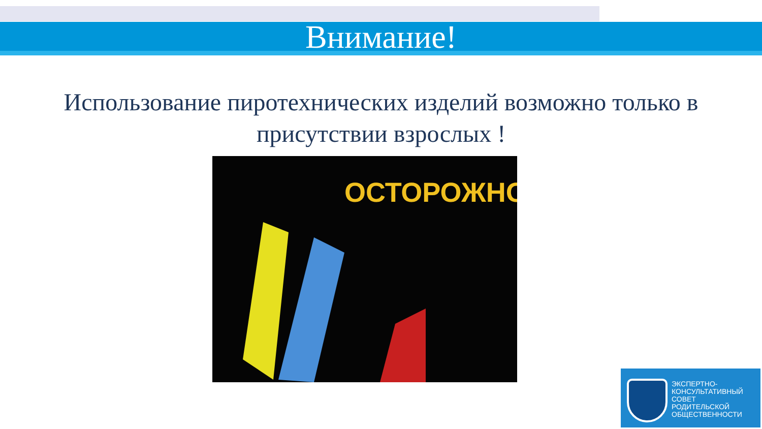Внимание!
Использование пиротехнических изделий возможно только в присутствии взрослых !
ОСТОРОЖНО!
ЭКСПЕРТНО-
КОНСУЛЬТАТИВНЫЙ
СОВЕТ
РОДИТЕЛЬСКОЙ
ОБЩЕСТВЕННОСТИ